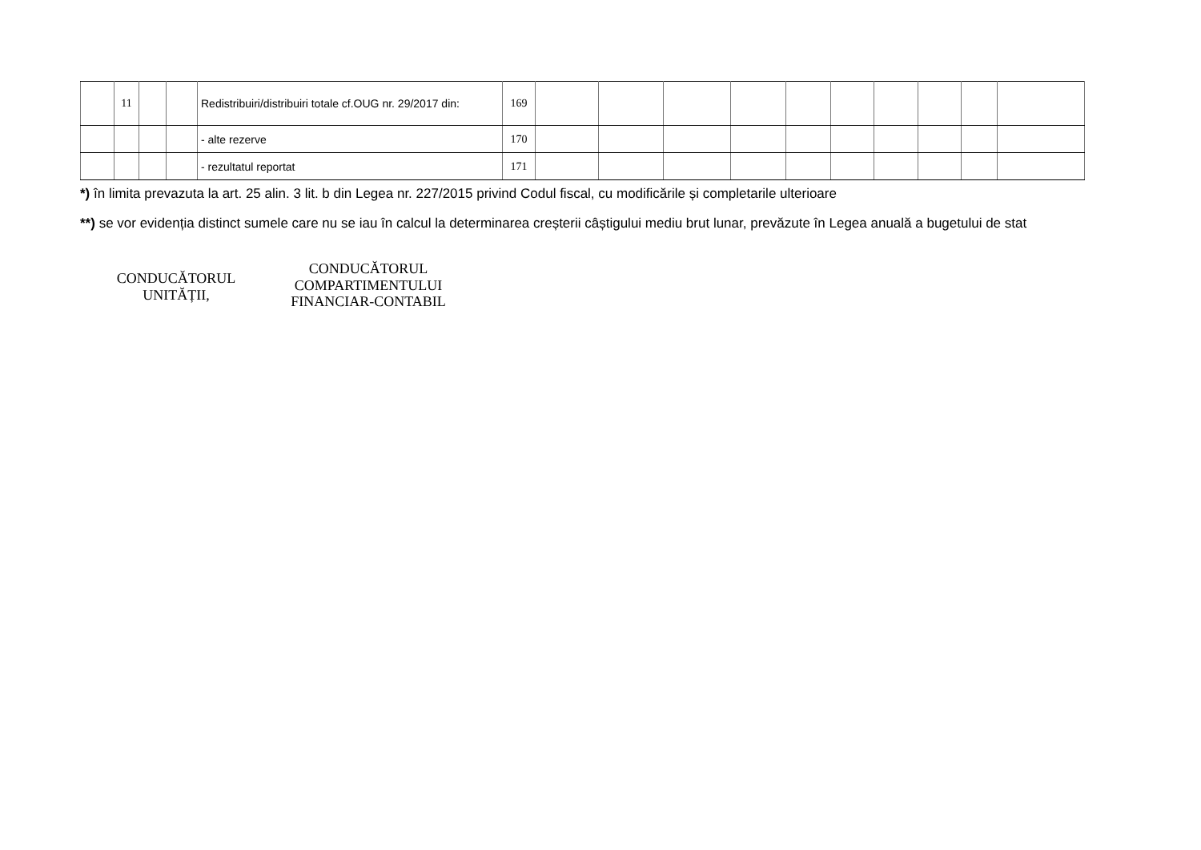| | 11 | | | Redistribuiri/distribuiri totale cf.OUG nr. 29/2017 din: | 169 | | | | | | | | | | |
| | | | | - alte rezerve | 170 | | | | | | | | | | |
| | | | | - rezultatul reportat | 171 | | | | | | | | | | |
*) în limita prevazuta la art. 25 alin. 3 lit. b din Legea nr. 227/2015 privind Codul fiscal, cu modificările și completarile ulterioare
**) se vor evidenția distinct sumele care nu se iau în calcul la determinarea creșterii câștigului mediu brut lunar, prevăzute în Legea anuală a bugetului de stat
CONDUCĂTORUL
UNITĂȚII,
CONDUCĂTORUL
COMPARTIMENTULUI
FINANCIAR-CONTABIL